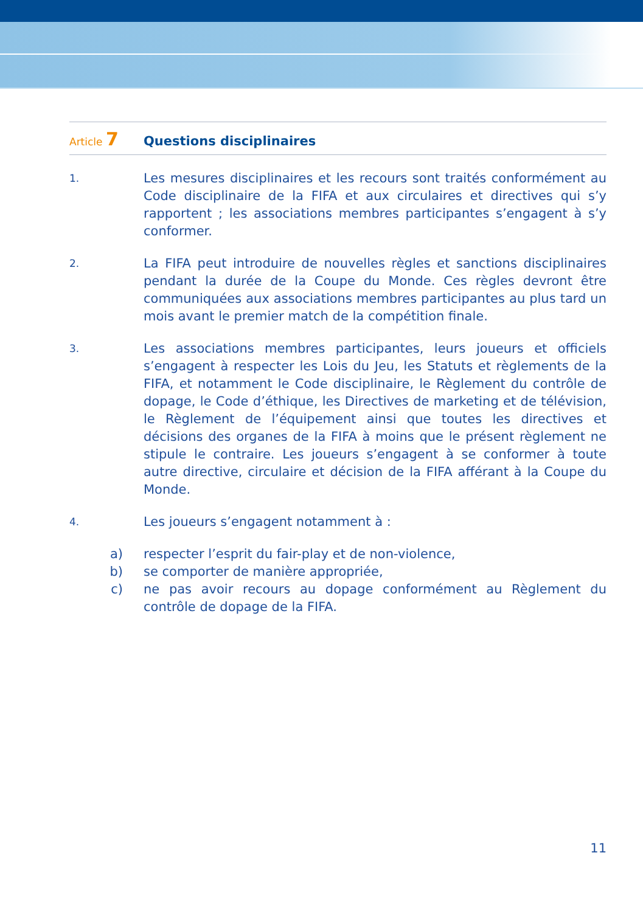Article 7
Questions disciplinaires
1.
Les mesures disciplinaires et les recours sont traités conformément au Code disciplinaire de la FIFA et aux circulaires et directives qui s’y rapportent ; les associations membres participantes s’engagent à s’y conformer.
2.
La FIFA peut introduire de nouvelles règles et sanctions disciplinaires pendant la durée de la Coupe du Monde. Ces règles devront être communiquées aux associations membres participantes au plus tard un mois avant le premier match de la compétition finale.
3.
Les associations membres participantes, leurs joueurs et officiels s’engagent à respecter les Lois du Jeu, les Statuts et règlements de la FIFA, et notamment le Code disciplinaire, le Règlement du contrôle de dopage, le Code d’éthique, les Directives de marketing et de télévision, le Règlement de l’équipement ainsi que toutes les directives et décisions des organes de la FIFA à moins que le présent règlement ne stipule le contraire. Les joueurs s’engagent à se conformer à toute autre directive, circulaire et décision de la FIFA afférant à la Coupe du Monde.
4.
Les joueurs s’engagent notamment à :
a) respecter l’esprit du fair-play et de non-violence,
b) se comporter de manière appropriée,
c) ne pas avoir recours au dopage conformément au Règlement du contrôle de dopage de la FIFA.
11